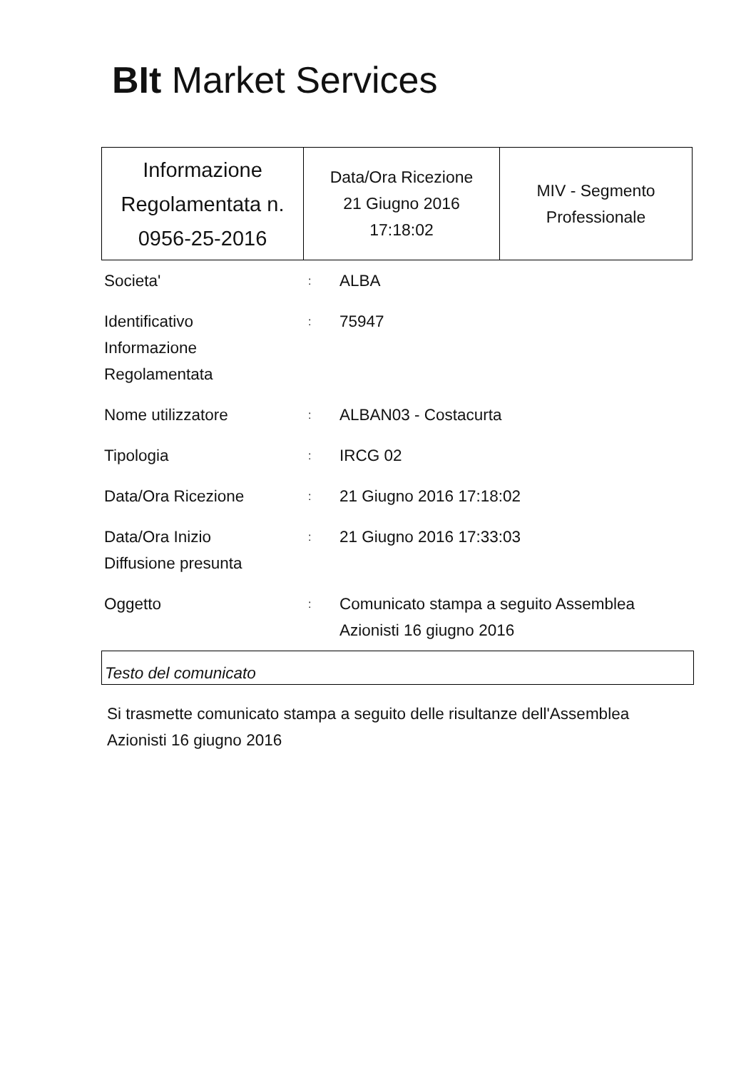BIt Market Services
| Informazione Regolamentata n. 0956-25-2016 | Data/Ora Ricezione 21 Giugno 2016 17:18:02 | MIV - Segmento Professionale |
| Societa' | : | ALBA |
| Identificativo Informazione Regolamentata | : | 75947 |
| Nome utilizzatore | : | ALBAN03 - Costacurta |
| Tipologia | : | IRCG 02 |
| Data/Ora Ricezione | : | 21 Giugno 2016 17:18:02 |
| Data/Ora Inizio Diffusione presunta | : | 21 Giugno 2016 17:33:03 |
| Oggetto | : | Comunicato stampa a seguito Assemblea Azionisti 16 giugno 2016 |
Testo del comunicato
Si trasmette comunicato stampa a seguito delle risultanze dell'Assemblea Azionisti 16 giugno 2016